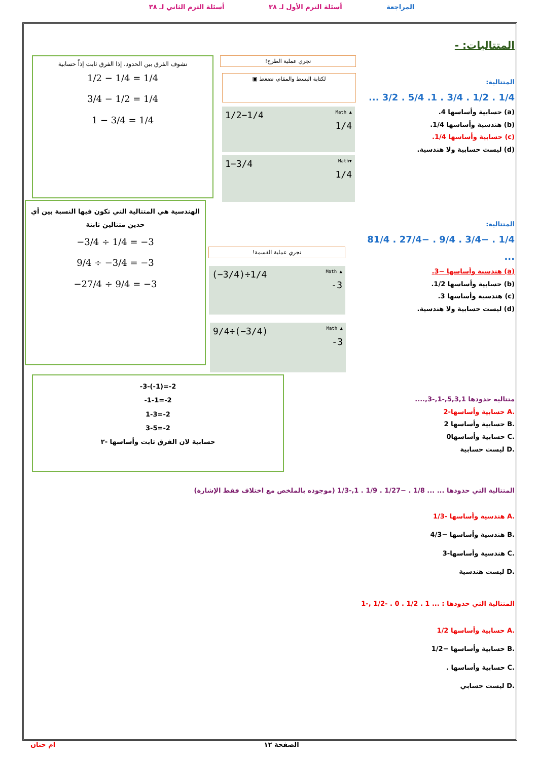المراجعة أسئلة الترم الأول لـ ٣٨ أسئلة الترم الثاني لـ ٣٨
المتتاليات: -
المتتالية:
1/4 . 1/2 . 3/4 . 1. 5/4 . 3/2 ...
(a) حسابية وأساسها 4.
(b) هندسية وأساسها 1/4.
(c) حسابية وأساسها 1/4.
(d) ليست حسابية ولا هندسية.
نشوف الفرق بين الحدود، إذا الفرق ثابت إذاً حسابية
1/2 − 1/4 = 1/4
3/4 − 1/2 = 1/4
1 − 3/4 = 1/4
نجري عملية الطرح!
لكتابة البسط والمقام، نضغط ▣
1/2−1/4 Math ▲
1/4
1−3/4 Math▼
1/4
المتتالية:
1/4 . −3/4 . 9/4 . −27/4 . 81/4 ...
(a) هندسية وأساسها −3.
(b) حسابية وأساسها 1/2.
(c) هندسية وأساسها 3.
(d) ليست حسابية ولا هندسية.
الهندسية هي المتتالية التي تكون فيها النسبة بين أي حدين متتالين ثابتة
−3/4 ÷ 1/4 = −3
9/4 ÷ −3/4 = −3
−27/4 ÷ 9/4 = −3
نجري عملية القسمة!
(−3/4)÷1/4 Math ▲
-3
9/4÷(−3/4) Math ▲
-3
-3-(-1)=-2
-1-1=-2
1-3=-2
3-5=-2
حسابية لان الفرق ثابت وأساسها -٢
متتاليه حدودها 5,3,1,-1,-3,....
.A حسابية وأساسها-2
.B حسابية وأساسها 2
.C حسابية وأساسها0
.D ليست حسابية
المتتالية التي حدودها ... ... 1/8 . −1/27 . 1/9 . 1,-1/3 (موجوده بالملخص مع اختلاف فقط الإشارة)
.A هندسية وأساسها -1/3
.B هندسية وأساسها −4/3
.C هندسية وأساسها-3
.D ليست هندسية
المتتالية التي حدودها : ... 1 . 1/2 . 0 . -1/2 ,-1
.A حسابية وأساسها 1/2
.B حسابية وأساسها −1/2
.C حسابية وأساسها .
.D ليست حسابي
ام حنان الصفحة ١٢